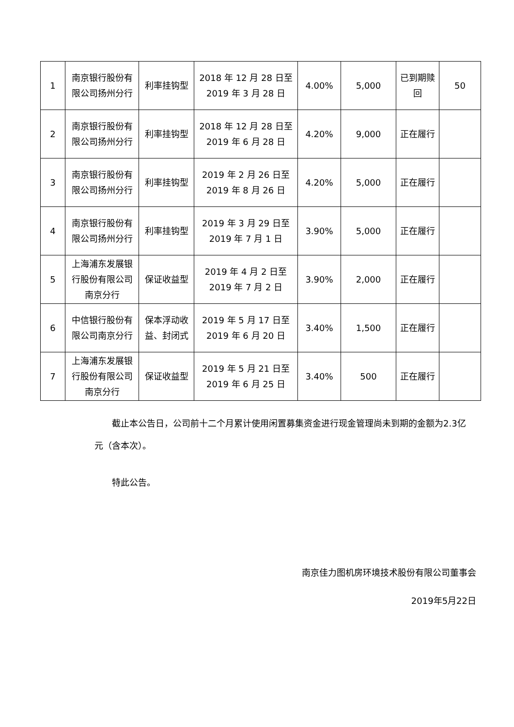| 1 | 南京银行股份有限公司扬州分行 | 利率挂钩型 | 2018 年 12 月 28 日至 2019 年 3 月 28 日 | 4.00% | 5,000 | 已到期赎回 | 50 |
| 2 | 南京银行股份有限公司扬州分行 | 利率挂钩型 | 2018 年 12 月 28 日至 2019 年 6 月 28 日 | 4.20% | 9,000 | 正在履行 | |
| 3 | 南京银行股份有限公司扬州分行 | 利率挂钩型 | 2019 年 2 月 26 日至 2019 年 8 月 26 日 | 4.20% | 5,000 | 正在履行 | |
| 4 | 南京银行股份有限公司扬州分行 | 利率挂钩型 | 2019 年 3 月 29 日至 2019 年 7 月 1 日 | 3.90% | 5,000 | 正在履行 | |
| 5 | 上海浦东发展银行股份有限公司南京分行 | 保证收益型 | 2019 年 4 月 2 日至 2019 年 7 月 2 日 | 3.90% | 2,000 | 正在履行 | |
| 6 | 中信银行股份有限公司南京分行 | 保本浮动收益、封闭式 | 2019 年 5 月 17 日至 2019 年 6 月 20 日 | 3.40% | 1,500 | 正在履行 | |
| 7 | 上海浦东发展银行股份有限公司南京分行 | 保证收益型 | 2019 年 5 月 21 日至 2019 年 6 月 25 日 | 3.40% | 500 | 正在履行 | |
截止本公告日，公司前十二个月累计使用闲置募集资金进行现金管理尚未到期的金额为2.3亿元（含本次）。
特此公告。
南京佳力图机房环境技术股份有限公司董事会
2019年5月22日